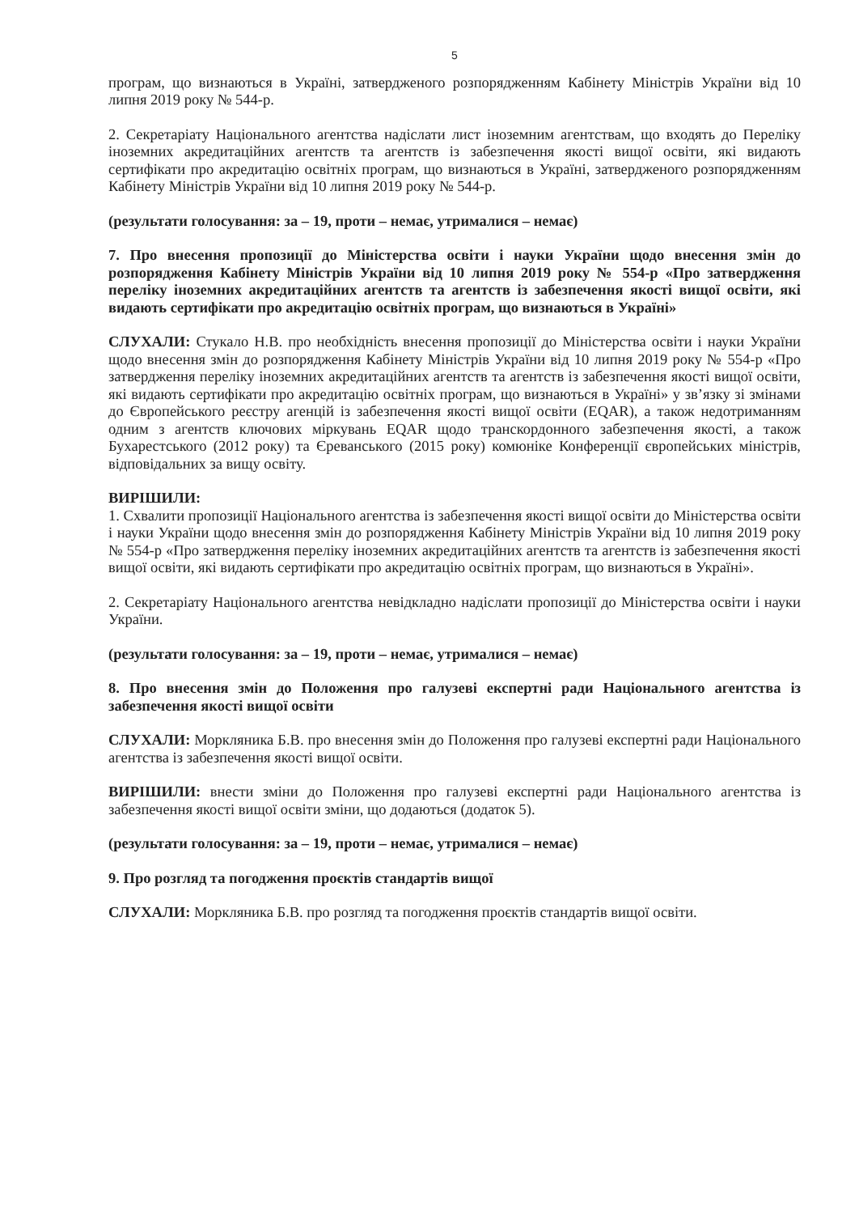5
програм, що визнаються в Україні, затвердженого розпорядженням Кабінету Міністрів України від 10 липня 2019 року № 544-р.
2. Секретаріату Національного агентства надіслати лист іноземним агентствам, що входять до Переліку іноземних акредитаційних агентств та агентств із забезпечення якості вищої освіти, які видають сертифікати про акредитацію освітніх програм, що визнаються в Україні, затвердженого розпорядженням Кабінету Міністрів України від 10 липня 2019 року № 544-р.
(результати голосування: за – 19, проти – немає, утрималися – немає)
7. Про внесення пропозиції до Міністерства освіти і науки України щодо внесення змін до розпорядження Кабінету Міністрів України від 10 липня 2019 року № 554-р «Про затвердження переліку іноземних акредитаційних агентств та агентств із забезпечення якості вищої освіти, які видають сертифікати про акредитацію освітніх програм, що визнаються в Україні»
СЛУХАЛИ: Стукало Н.В. про необхідність внесення пропозиції до Міністерства освіти і науки України щодо внесення змін до розпорядження Кабінету Міністрів України від 10 липня 2019 року № 554-р «Про затвердження переліку іноземних акредитаційних агентств та агентств із забезпечення якості вищої освіти, які видають сертифікати про акредитацію освітніх програм, що визнаються в Україні» у зв’язку зі змінами до Європейського реєстру агенцій із забезпечення якості вищої освіти (EQAR), а також недотриманням одним з агентств ключових міркувань EQAR щодо транскордонного забезпечення якості, а також Бухарестського (2012 року) та Єреванського (2015 року) комюніке Конференції європейських міністрів, відповідальних за вищу освіту.
ВИРІШИЛИ:
1. Схвалити пропозиції Національного агентства із забезпечення якості вищої освіти до Міністерства освіти і науки України щодо внесення змін до розпорядження Кабінету Міністрів України від 10 липня 2019 року № 554-р «Про затвердження переліку іноземних акредитаційних агентств та агентств із забезпечення якості вищої освіти, які видають сертифікати про акредитацію освітніх програм, що визнаються в Україні».
2. Секретаріату Національного агентства невідкладно надіслати пропозиції до Міністерства освіти і науки України.
(результати голосування: за – 19, проти – немає, утрималися – немає)
8. Про внесення змін до Положення про галузеві експертні ради Національного агентства із забезпечення якості вищої освіти
СЛУХАЛИ: Моркляника Б.В. про внесення змін до Положення про галузеві експертні ради Національного агентства із забезпечення якості вищої освіти.
ВИРІШИЛИ: внести зміни до Положення про галузеві експертні ради Національного агентства із забезпечення якості вищої освіти зміни, що додаються (додаток 5).
(результати голосування: за – 19, проти – немає, утрималися – немає)
9. Про розгляд та погодження проєктів стандартів вищої
СЛУХАЛИ: Моркляника Б.В. про розгляд та погодження проєктів стандартів вищої освіти.